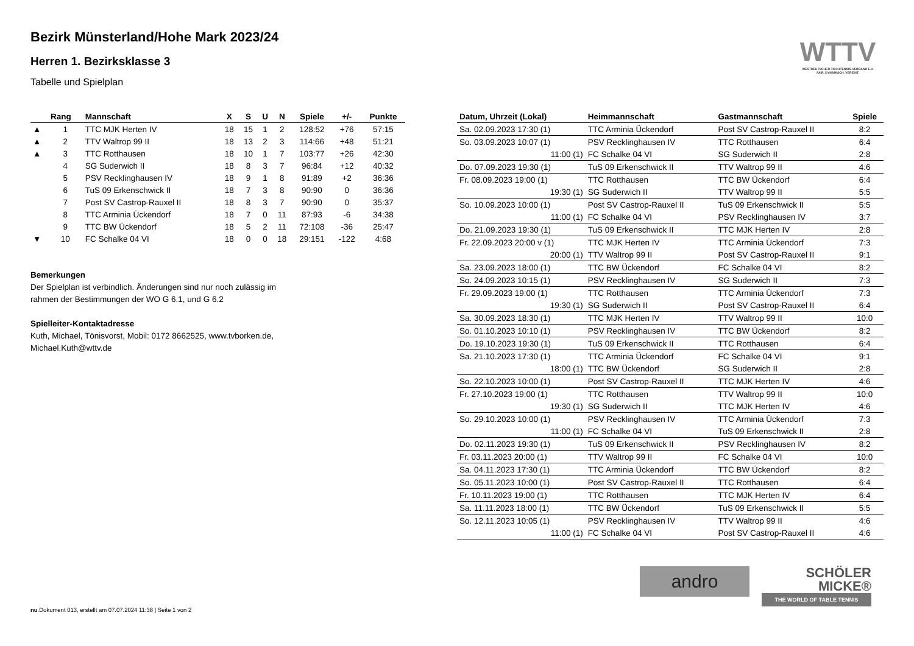Bezirk Münsterland/Hohe Mark 2023/24
Herren 1. Bezirksklasse 3
Tabelle und Spielplan
WTTV
WESTDEUTSCHER TISCHTENNIS-VERBAND E.V. FAIR. DYNAMISCH. VEREINT.
| | Rang | Mannschaft | X | S | U | N | Spiele | +/- | Punkte |
| --- | --- | --- | --- | --- | --- | --- | --- | --- | --- |
| ▲ | 1 | TTC MJK Herten IV | 18 | 15 | 1 | 2 | 128:52 | +76 | 57:15 |
| ▲ | 2 | TTV Waltrop 99 II | 18 | 13 | 2 | 3 | 114:66 | +48 | 51:21 |
| ▲ | 3 | TTC Rotthausen | 18 | 10 | 1 | 7 | 103:77 | +26 | 42:30 |
| | 4 | SG Suderwich II | 18 | 8 | 3 | 7 | 96:84 | +12 | 40:32 |
| | 5 | PSV Recklinghausen IV | 18 | 9 | 1 | 8 | 91:89 | +2 | 36:36 |
| | 6 | TuS 09 Erkenschwick II | 18 | 7 | 3 | 8 | 90:90 | 0 | 36:36 |
| | 7 | Post SV Castrop-Rauxel II | 18 | 8 | 3 | 7 | 90:90 | 0 | 35:37 |
| | 8 | TTC Arminia Ückendorf | 18 | 7 | 0 | 11 | 87:93 | -6 | 34:38 |
| | 9 | TTC BW Ückendorf | 18 | 5 | 2 | 11 | 72:108 | -36 | 25:47 |
| ▼ | 10 | FC Schalke 04 VI | 18 | 0 | 0 | 18 | 29:151 | -122 | 4:68 |
Bemerkungen
Der Spielplan ist verbindlich. Änderungen sind nur noch zulässig im
rahmen der Bestimmungen der WO G 6.1, und G 6.2
Spielleiter-Kontaktadresse
Kuth, Michael, Tönisvorst, Mobil: 0172 8662525, www.tvborken.de,
Michael.Kuth@wttv.de
| Datum, Uhrzeit (Lokal) | Heimmannschaft | Gastmannschaft | Spiele |
| --- | --- | --- | --- |
| Sa. 02.09.2023 17:30 (1) | TTC Arminia Ückendorf | Post SV Castrop-Rauxel II | 8:2 |
| So. 03.09.2023 10:07 (1) | PSV Recklinghausen IV | TTC Rotthausen | 6:4 |
| 11:00 (1) | FC Schalke 04 VI | SG Suderwich II | 2:8 |
| Do. 07.09.2023 19:30 (1) | TuS 09 Erkenschwick II | TTV Waltrop 99 II | 4:6 |
| Fr. 08.09.2023 19:00 (1) | TTC Rotthausen | TTC BW Ückendorf | 6:4 |
| 19:30 (1) | SG Suderwich II | TTV Waltrop 99 II | 5:5 |
| So. 10.09.2023 10:00 (1) | Post SV Castrop-Rauxel II | TuS 09 Erkenschwick II | 5:5 |
| 11:00 (1) | FC Schalke 04 VI | PSV Recklinghausen IV | 3:7 |
| Do. 21.09.2023 19:30 (1) | TuS 09 Erkenschwick II | TTC MJK Herten IV | 2:8 |
| Fr. 22.09.2023 20:00 v (1) | TTC MJK Herten IV | TTC Arminia Ückendorf | 7:3 |
| 20:00 (1) | TTV Waltrop 99 II | Post SV Castrop-Rauxel II | 9:1 |
| Sa. 23.09.2023 18:00 (1) | TTC BW Ückendorf | FC Schalke 04 VI | 8:2 |
| So. 24.09.2023 10:15 (1) | PSV Recklinghausen IV | SG Suderwich II | 7:3 |
| Fr. 29.09.2023 19:00 (1) | TTC Rotthausen | TTC Arminia Ückendorf | 7:3 |
| 19:30 (1) | SG Suderwich II | Post SV Castrop-Rauxel II | 6:4 |
| Sa. 30.09.2023 18:30 (1) | TTC MJK Herten IV | TTV Waltrop 99 II | 10:0 |
| So. 01.10.2023 10:10 (1) | PSV Recklinghausen IV | TTC BW Ückendorf | 8:2 |
| Do. 19.10.2023 19:30 (1) | TuS 09 Erkenschwick II | TTC Rotthausen | 6:4 |
| Sa. 21.10.2023 17:30 (1) | TTC Arminia Ückendorf | FC Schalke 04 VI | 9:1 |
| 18:00 (1) | TTC BW Ückendorf | SG Suderwich II | 2:8 |
| So. 22.10.2023 10:00 (1) | Post SV Castrop-Rauxel II | TTC MJK Herten IV | 4:6 |
| Fr. 27.10.2023 19:00 (1) | TTC Rotthausen | TTV Waltrop 99 II | 10:0 |
| 19:30 (1) | SG Suderwich II | TTC MJK Herten IV | 4:6 |
| So. 29.10.2023 10:00 (1) | PSV Recklinghausen IV | TTC Arminia Ückendorf | 7:3 |
| 11:00 (1) | FC Schalke 04 VI | TuS 09 Erkenschwick II | 2:8 |
| Do. 02.11.2023 19:30 (1) | TuS 09 Erkenschwick II | PSV Recklinghausen IV | 8:2 |
| Fr. 03.11.2023 20:00 (1) | TTV Waltrop 99 II | FC Schalke 04 VI | 10:0 |
| Sa. 04.11.2023 17:30 (1) | TTC Arminia Ückendorf | TTC BW Ückendorf | 8:2 |
| So. 05.11.2023 10:00 (1) | Post SV Castrop-Rauxel II | TTC Rotthausen | 6:4 |
| Fr. 10.11.2023 19:00 (1) | TTC Rotthausen | TTC MJK Herten IV | 6:4 |
| Sa. 11.11.2023 18:00 (1) | TTC BW Ückendorf | TuS 09 Erkenschwick II | 5:5 |
| So. 12.11.2023 10:05 (1) | PSV Recklinghausen IV | TTV Waltrop 99 II | 4:6 |
| 11:00 (1) | FC Schalke 04 VI | Post SV Castrop-Rauxel II | 4:6 |
andro
SCHÖLER
MICKE®
THE WORLD OF TABLE TENNIS
nu.Dokument 013, erstellt am 07.07.2024 11:38 | Seite 1 von 2